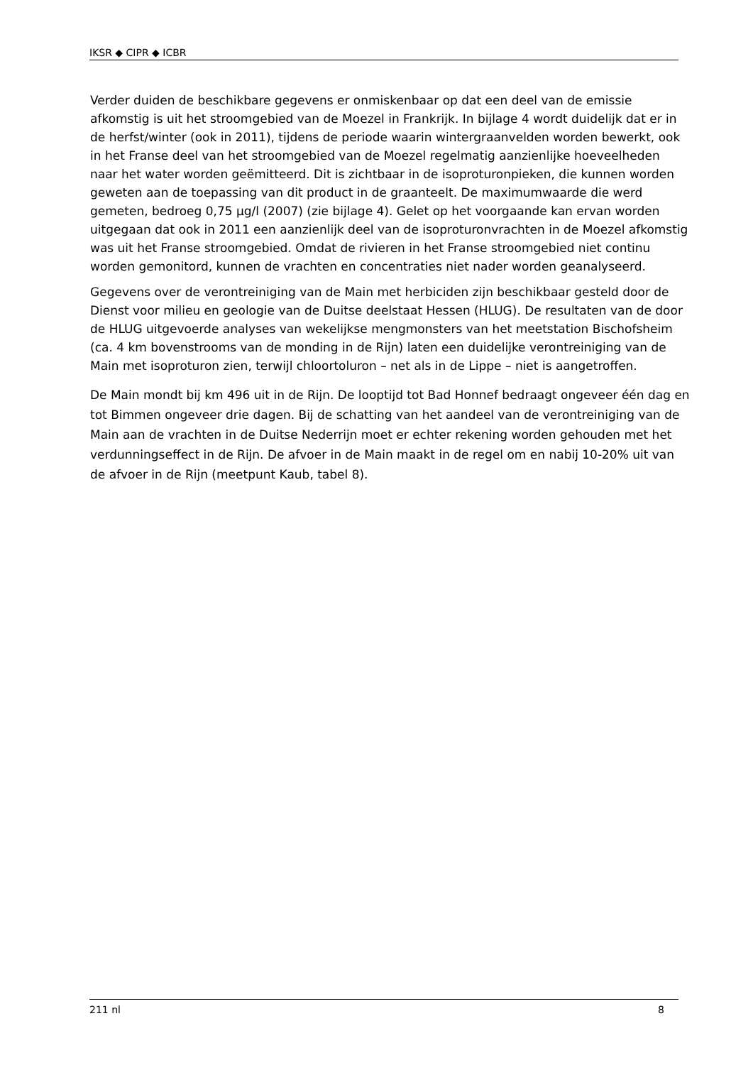IKSR ◆ CIPR ◆ ICBR
Verder duiden de beschikbare gegevens er onmiskenbaar op dat een deel van de emissie afkomstig is uit het stroomgebied van de Moezel in Frankrijk. In bijlage 4 wordt duidelijk dat er in de herfst/winter (ook in 2011), tijdens de periode waarin wintergraanvelden worden bewerkt, ook in het Franse deel van het stroomgebied van de Moezel regelmatig aanzienlijke hoeveelheden naar het water worden geëmitteerd. Dit is zichtbaar in de isoproturonpieken, die kunnen worden geweten aan de toepassing van dit product in de graanteelt. De maximumwaarde die werd gemeten, bedroeg 0,75 µg/l (2007) (zie bijlage 4). Gelet op het voorgaande kan ervan worden uitgegaan dat ook in 2011 een aanzienlijk deel van de isoproturonvrachten in de Moezel afkomstig was uit het Franse stroomgebied. Omdat de rivieren in het Franse stroomgebied niet continu worden gemonitord, kunnen de vrachten en concentraties niet nader worden geanalyseerd.
Gegevens over de verontreiniging van de Main met herbiciden zijn beschikbaar gesteld door de Dienst voor milieu en geologie van de Duitse deelstaat Hessen (HLUG). De resultaten van de door de HLUG uitgevoerde analyses van wekelijkse mengmonsters van het meetstation Bischofsheim (ca. 4 km bovenstrooms van de monding in de Rijn) laten een duidelijke verontreiniging van de Main met isoproturon zien, terwijl chloortoluron – net als in de Lippe – niet is aangetroffen.
De Main mondt bij km 496 uit in de Rijn. De looptijd tot Bad Honnef bedraagt ongeveer één dag en tot Bimmen ongeveer drie dagen. Bij de schatting van het aandeel van de verontreiniging van de Main aan de vrachten in de Duitse Nederrijn moet er echter rekening worden gehouden met het verdunningseffect in de Rijn. De afvoer in de Main maakt in de regel om en nabij 10-20% uit van de afvoer in de Rijn (meetpunt Kaub, tabel 8).
211 nl 8